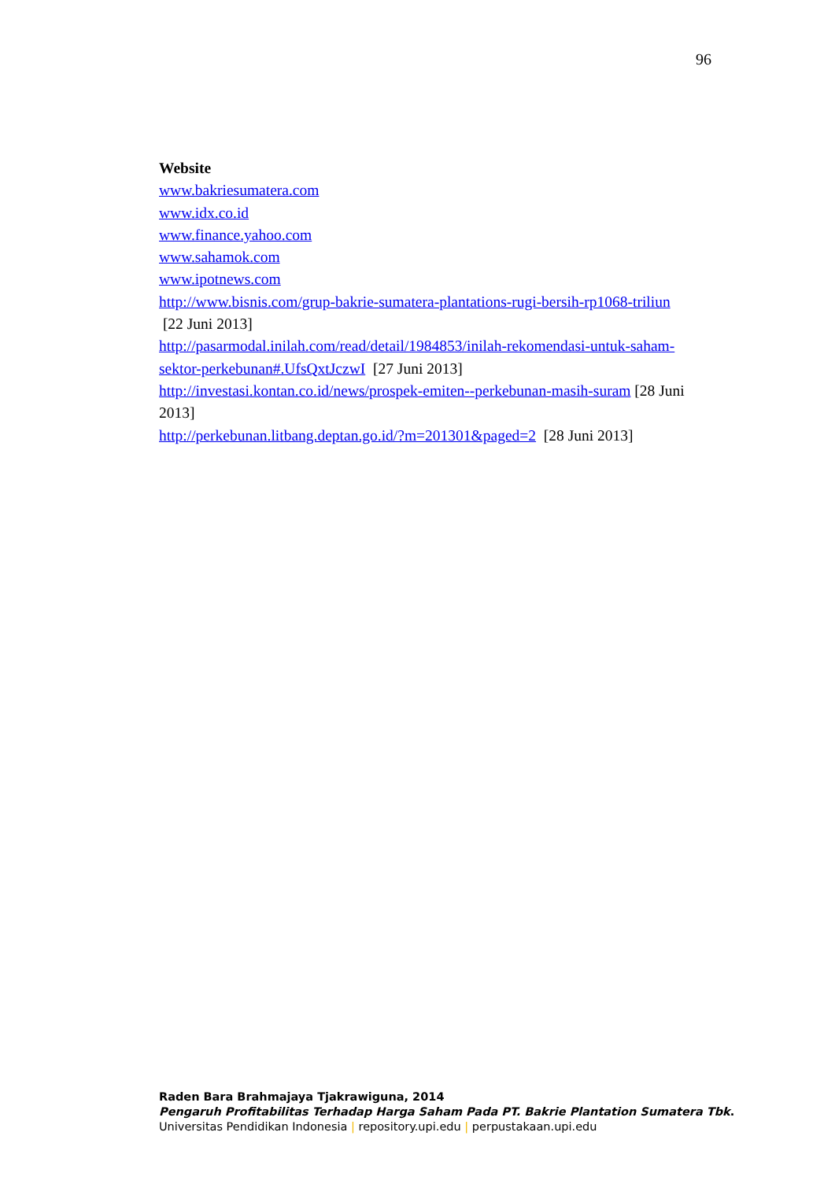96
Website
www.bakriesumatera.com
www.idx.co.id
www.finance.yahoo.com
www.sahamok.com
www.ipotnews.com
http://www.bisnis.com/grup-bakrie-sumatera-plantations-rugi-bersih-rp1068-triliun [22 Juni 2013]
http://pasarmodal.inilah.com/read/detail/1984853/inilah-rekomendasi-untuk-saham-sektor-perkebunan#.UfsQxtJczwI [27 Juni 2013]
http://investasi.kontan.co.id/news/prospek-emiten--perkebunan-masih-suram [28 Juni 2013]
http://perkebunan.litbang.deptan.go.id/?m=201301&paged=2 [28 Juni 2013]
Raden Bara Brahmajaya Tjakrawiguna, 2014
Pengaruh Profitabilitas Terhadap Harga Saham Pada PT. Bakrie Plantation Sumatera Tbk.
Universitas Pendidikan Indonesia | repository.upi.edu | perpustakaan.upi.edu